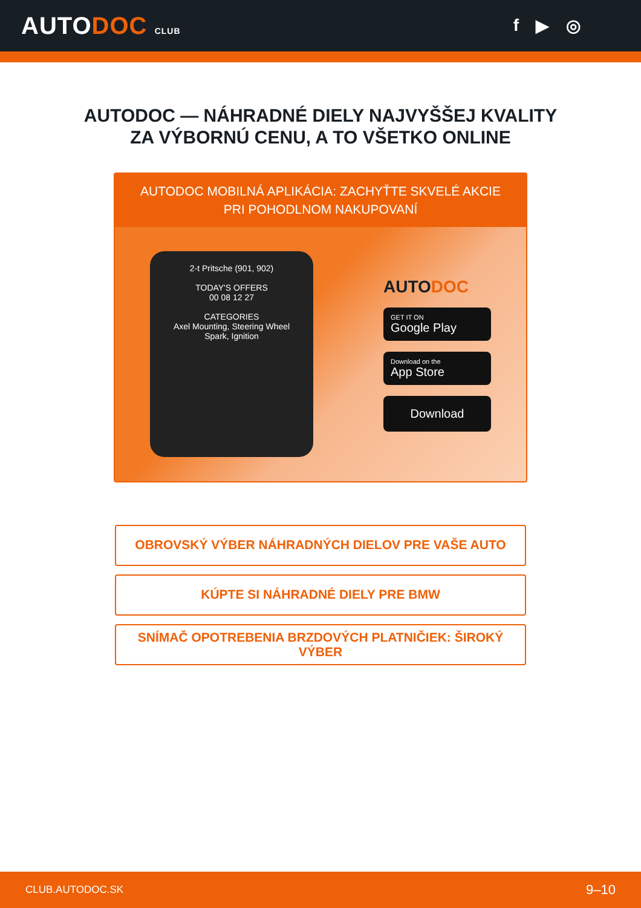AUTODOC CLUB
f ▶ ◎
AUTODOC — NÁHRADNÉ DIELY NAJVYŠŠEJ KVALITY
ZA VÝBORNÚ CENU, A TO VŠETKO ONLINE
AUTODOC MOBILNÁ APLIKÁCIA: ZACHYŤTE SKVELÉ AKCIE PRI POHODLNOM NAKUPOVANÍ
2-t Pritsche (901, 902)
TODAY'S OFFERS
00 08 12 27
CATEGORIES
Axel Mounting, Steering Wheel
Spark, Ignition
AUTODOC
GET IT ON
Google Play
Download on the
App Store
Download
OBROVSKÝ VÝBER NÁHRADNÝCH DIELOV PRE VAŠE AUTO
KÚPTE SI NÁHRADNÉ DIELY PRE BMW
SNÍMAČ OPOTREBENIA BRZDOVÝCH PLATNIČIEK: ŠIROKÝ VÝBER
CLUB.AUTODOC.SK 9–10